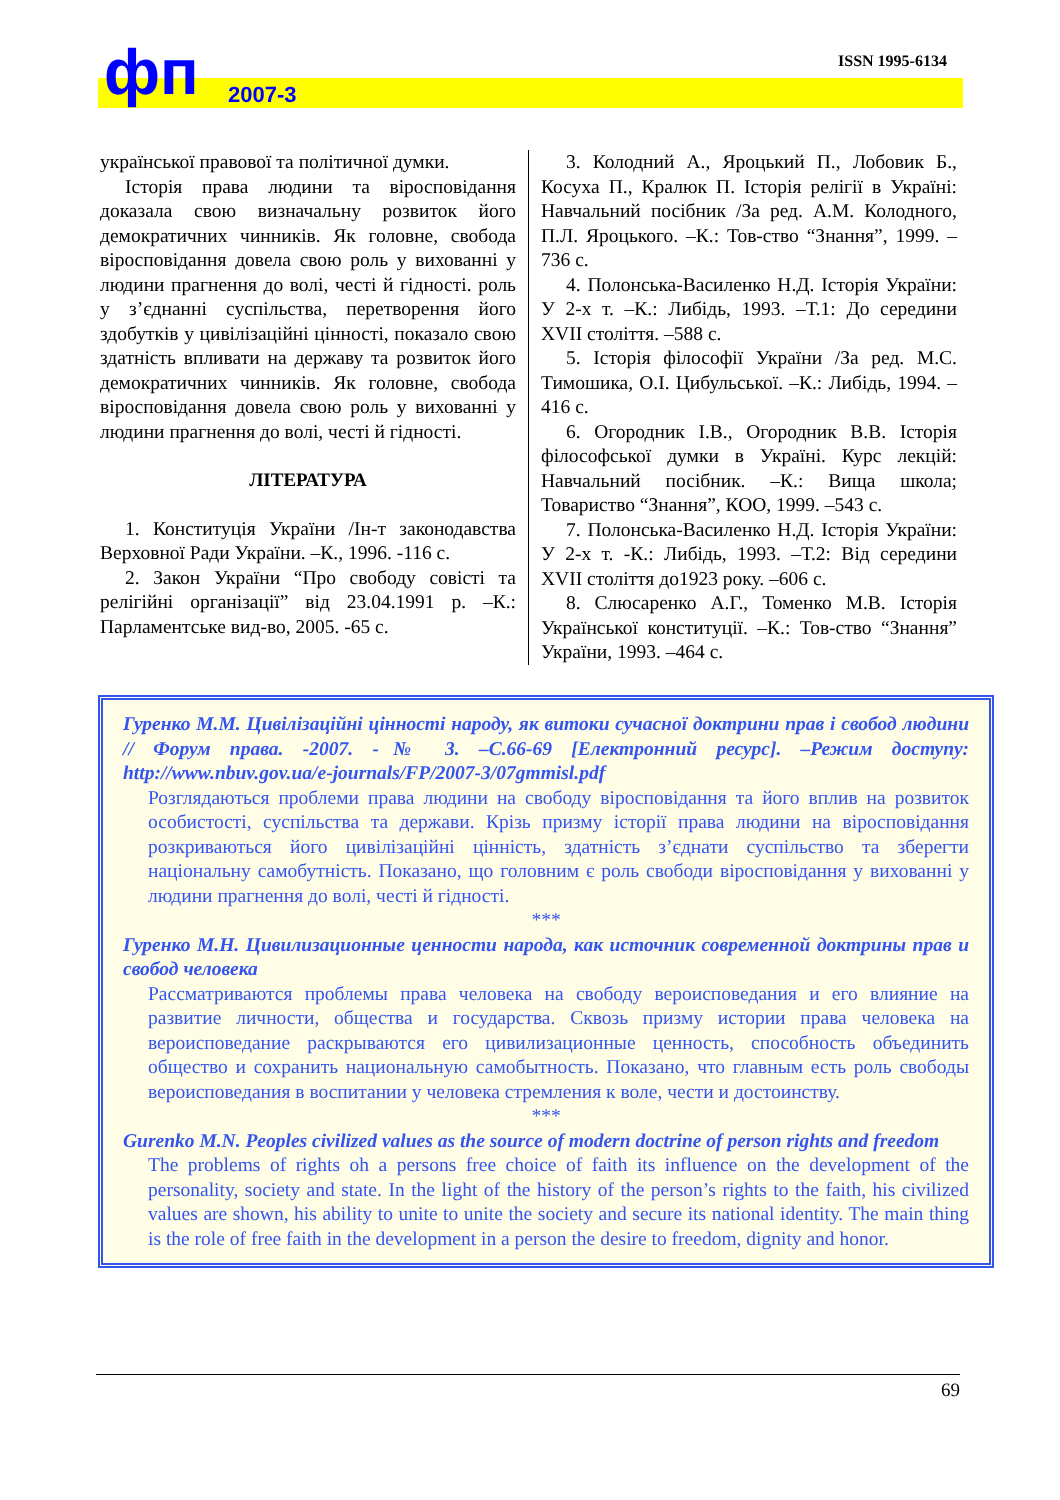фп 2007-3
ISSN 1995-6134
української правової та політичної думки.
Історія права людини та віросповідання доказала свою визначальну розвиток його демократичних чинників. Як головне, свобода віросповідання довела свою роль у вихованні у людини прагнення до волі, честі й гідності. роль у з’єднанні суспільства, перетворення його здобутків у цивілізаційні цінності, показало свою здатність впливати на державу та розвиток його демократичних чинників. Як головне, свобода віросповідання довела свою роль у вихованні у людини прагнення до волі, честі й гідності.
ЛІТЕРАТУРА
1. Конституція України /Ін-т законодавства Верховної Ради України. –К., 1996. -116 с.
2. Закон України “Про свободу совісті та релігійні організації” від 23.04.1991 р. –К.: Парламентське вид-во, 2005. -65 с.
3. Колодний А., Яроцький П., Лобовик Б., Косуха П., Кралюк П. Історія релігії в Україні: Навчальний посібник /За ред. А.М. Колодного, П.Л. Яроцького. –К.: Тов-ство “Знання”, 1999. –736 с.
4. Полонська-Василенко Н.Д. Історія України: У 2-х т. –К.: Либідь, 1993. –Т.1: До середини XVII століття. –588 с.
5. Історія філософії України /За ред. М.С. Тимошика, О.І. Цибульської. –К.: Либідь, 1994. –416 с.
6. Огородник І.В., Огородник В.В. Історія філософської думки в Україні. Курс лекцій: Навчальний посібник. –К.: Вища школа; Товариство “Знання”, КОО, 1999. –543 с.
7. Полонська-Василенко Н.Д. Історія України: У 2-х т. -К.: Либідь, 1993. –Т.2: Від середини XVII століття до1923 року. –606 с.
8. Слюсаренко А.Г., Томенко М.В. Історія Української конституції. –К.: Тов-ство “Знання” України, 1993. –464 с.
Гуренко М.М. Цивілізаційні цінності народу, як витоки сучасної доктрини прав і свобод людини // Форум права. -2007. -№ 3. –С.66-69 [Електронний ресурс]. –Режим доступу: http://www.nbuv.gov.ua/e-journals/FP/2007-3/07gmmisl.pdf
Розглядаються проблеми права людини на свободу віросповідання та його вплив на розвиток особистості, суспільства та держави. Крізь призму історії права людини на віросповідання розкриваються його цивілізаційні цінність, здатність з’єднати суспільство та зберегти національну самобутність. Показано, що головним є роль свободи віросповідання у вихованні у людини прагнення до волі, честі й гідності.
***
Гуренко М.Н. Цивилизационные ценности народа, как источник современной доктрины прав и свобод человека
Рассматриваются проблемы права человека на свободу вероисповедания и его влияние на развитие личности, общества и государства. Сквозь призму истории права человека на вероисповедание раскрываются его цивилизационные ценность, способность объединить общество и сохранить национальную самобытность. Показано, что главным есть роль свободы вероисповедания в воспитании у человека стремления к воле, чести и достоинству.
***
Gurenko M.N. Peoples civilized values as the source of modern doctrine of person rights and freedom
The problems of rights oh a persons free choice of faith its influence on the development of the personality, society and state. In the light of the history of the person’s rights to the faith, his civilized values are shown, his ability to unite to unite the society and secure its national identity. The main thing is the role of free faith in the development in a person the desire to freedom, dignity and honor.
69